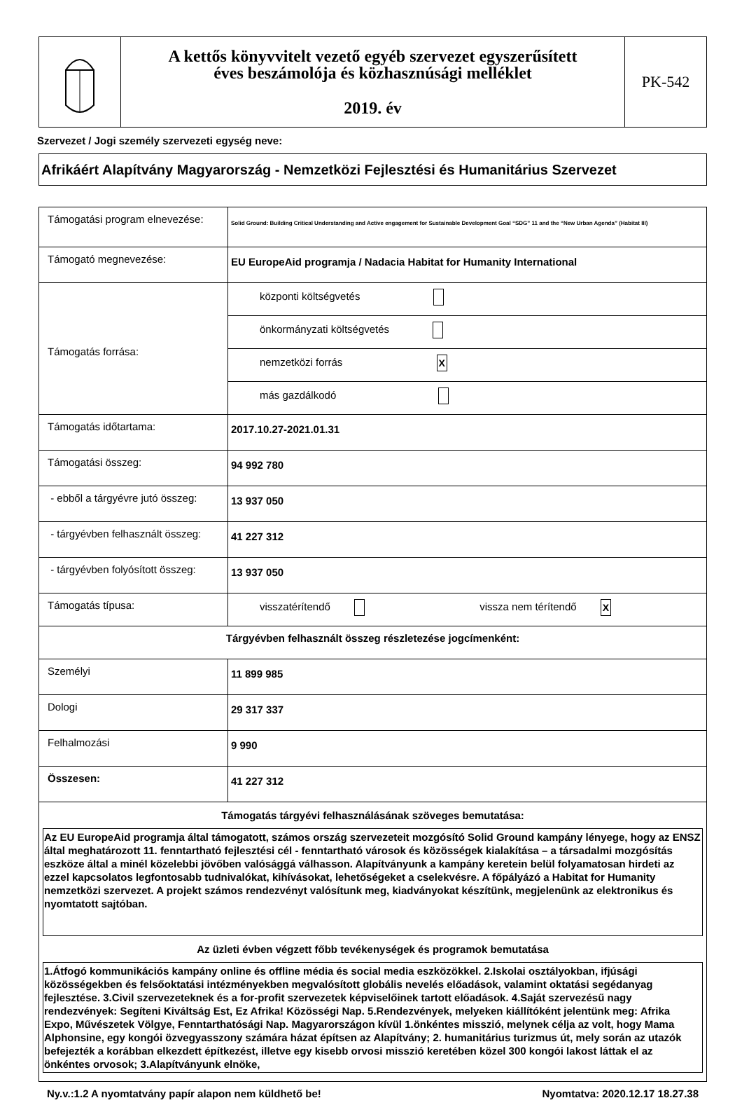| | A kettős könyvvitelt vezető egyéb szervezet egyszerűsített éves beszámolója és közhasznúsági melléklet 2019. év | PK-542 |
Szervezet / Jogi személy szervezeti egység neve:
Afrikáért Alapítvány Magyarország - Nemzetközi Fejlesztési és Humanitárius Szervezet
| Támogatási program elnevezése: | Solid Ground: Building Critical Understanding and Active engagement for Sustainable Development Goal “SDG” 11 and the “New Urban Agenda” (Habitat III) |
| Támogató megnevezése: | EU EuropeAid programja / Nadacia Habitat for Humanity International |
| Támogatás forrása: | központi költségvetés |
| | önkormányzati költségvetés |
| | nemzetközi forrás X |
| | más gazdálkodó |
| Támogatás időtartama: | 2017.10.27-2021.01.31 |
| Támogatási összeg: | 94 992 780 |
| - ebből a tárgyévre jutó összeg: | 13 937 050 |
| - tárgyévben felhasznált összeg: | 41 227 312 |
| - tárgyévben folyósított összeg: | 13 937 050 |
| Támogatás típusa: | visszatérítendő vissza nem térítendő X |
| Tárgyévben felhasznált összeg részletezése jogcímenként: | |
| Személyi | 11 899 985 |
| Dologi | 29 317 337 |
| Felhalmozási | 9 990 |
| Összesen: | 41 227 312 |
| Támogatás tárgyévi felhasználásának szöveges bemutatása: Az EU EuropeAid programja által támogatott, számos ország szervezeteit mozgósító Solid Ground kampány lényege, hogy az ENSZ által meghatározott 11. fenntartható fejlesztési cél - fenntartható városok és közösségek kialakítása – a társadalmi mozgósítás eszköze által a minél közelebbi jövőben valósággá válhasson. Alapítványunk a kampány keretein belül folyamatosan hirdeti az ezzel kapcsolatos legfontosabb tudnivalókat, kihívásokat, lehetőségeket a cselekvésre. A főpályázó a Habitat for Humanity nemzetközi szervezet. A projekt számos rendezvényt valósítunk meg, kiadványokat készítünk, megjelenünk az elektronikus és nyomtatott sajtóban. Az üzleti évben végzett főbb tevékenységek és programok bemutatása 1.Átfogó kommunikációs kampány online és offline média és social media eszközökkel. 2.Iskolai osztályokban, ifjúsági közösségekben és felsőoktatási intézményekben megvalósított globális nevelés előadások, valamint oktatási segédanyag fejlesztése. 3.Civil szervezeteknek és a for-profit szervezetek képviselőinek tartott előadások. 4.Saját szervezésű nagy rendezvények: Segíteni Kiváltság Est, Ez Afrika! Közösségi Nap. 5.Rendezvények, melyeken kiállítóként jelentünk meg: Afrika Expo, Művészetek Völgye, Fenntarthatósági Nap. Magyarországon kívül 1.önkéntes misszió, melynek célja az volt, hogy Mama Alphonsine, egy kongói özvegyasszony számára házat építsen az Alapítvány; 2. humanitárius turizmus út, mely során az utazók befejezték a korábban elkezdett építkezést, illetve egy kisebb orvosi misszió keretében közel 300 kongói lakost láttak el az önkéntes orvosok; 3.Alapítványunk elnöke, | |
Ny.v.:1.2 A nyomtatvány papír alapon nem küldhető be! Nyomtatva: 2020.12.17 18.27.38